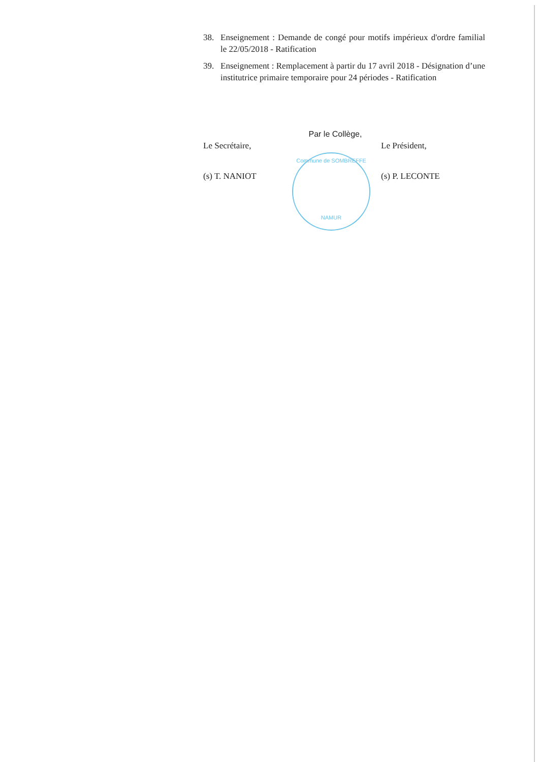38. Enseignement : Demande de congé pour motifs impérieux d'ordre familial le 22/05/2018 - Ratification
39. Enseignement : Remplacement à partir du 17 avril 2018 - Désignation d’une institutrice primaire temporaire pour 24 périodes - Ratification
Le Secrétaire,
(s) T. NANIOT
Par le Collège,
Le Président,
(s) P. LECONTE
Commune de SOMBREFFE
NAMUR